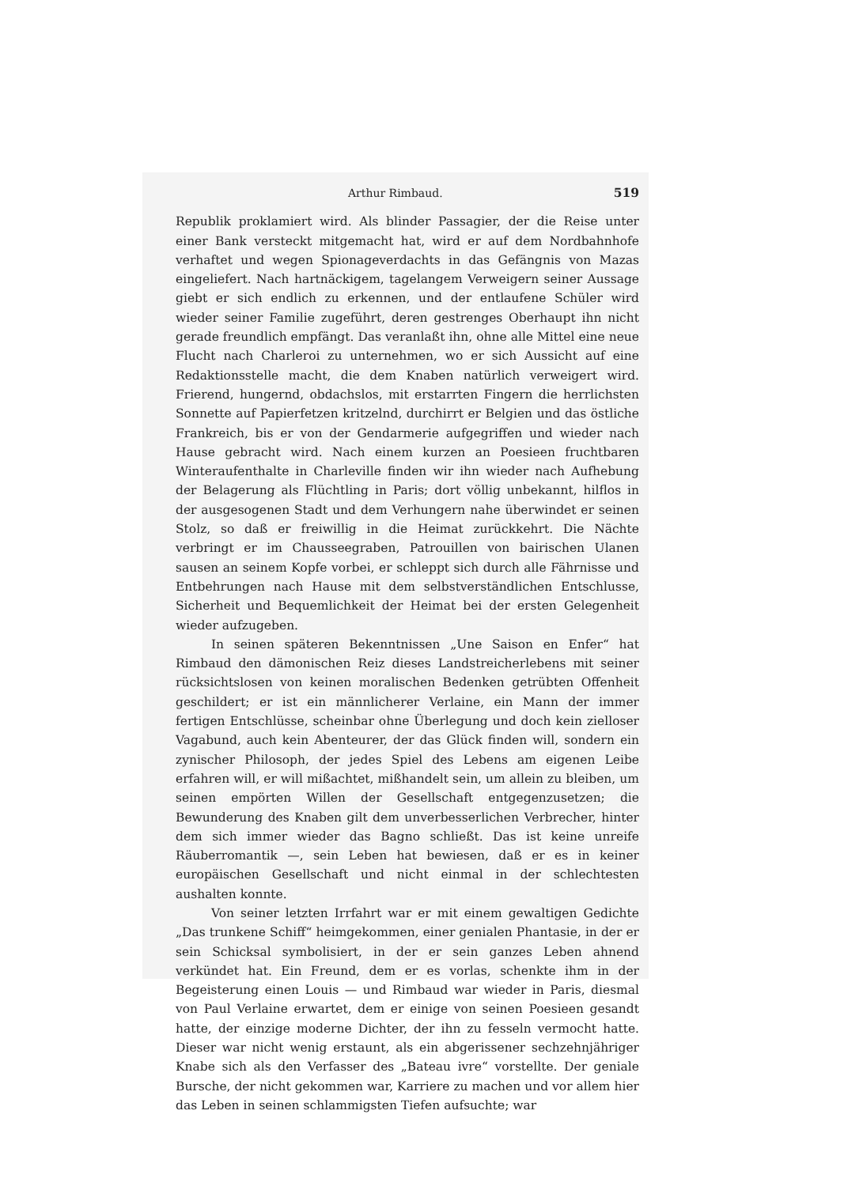Arthur Rimbaud. 519
Republik proklamiert wird. Als blinder Passagier, der die Reise unter einer Bank versteckt mitgemacht hat, wird er auf dem Nordbahnhofe verhaftet und wegen Spionageverdachts in das Gefängnis von Mazas eingeliefert. Nach hartnäckigem, tagelangem Verweigern seiner Aussage giebt er sich endlich zu erkennen, und der entlaufene Schüler wird wieder seiner Familie zugeführt, deren gestrenges Oberhaupt ihn nicht gerade freundlich empfängt. Das veranlaßt ihn, ohne alle Mittel eine neue Flucht nach Charleroi zu unternehmen, wo er sich Aussicht auf eine Redaktionsstelle macht, die dem Knaben natürlich verweigert wird. Frierend, hungernd, obdachslos, mit erstarrten Fingern die herrlichsten Sonnette auf Papierfetzen kritzelnd, durchirrt er Belgien und das östliche Frankreich, bis er von der Gendarmerie aufgegriffen und wieder nach Hause gebracht wird. Nach einem kurzen an Poesieen fruchtbaren Winteraufenthalte in Charleville finden wir ihn wieder nach Aufhebung der Belagerung als Flüchtling in Paris; dort völlig unbekannt, hilflos in der ausgesogenen Stadt und dem Verhungern nahe überwindet er seinen Stolz, so daß er freiwillig in die Heimat zurückkehrt. Die Nächte verbringt er im Chausseegraben, Patrouillen von bairischen Ulanen sausen an seinem Kopfe vorbei, er schleppt sich durch alle Fährnisse und Entbehrungen nach Hause mit dem selbstverständlichen Entschlusse, Sicherheit und Bequemlichkeit der Heimat bei der ersten Gelegenheit wieder aufzugeben.
In seinen späteren Bekenntnissen „Une Saison en Enfer“ hat Rimbaud den dämonischen Reiz dieses Landstreicherlebens mit seiner rücksichtslosen von keinen moralischen Bedenken getrübten Offenheit geschildert; er ist ein männlicherer Verlaine, ein Mann der immer fertigen Entschlüsse, scheinbar ohne Überlegung und doch kein zielloser Vagabund, auch kein Abenteurer, der das Glück finden will, sondern ein zynischer Philosoph, der jedes Spiel des Lebens am eigenen Leibe erfahren will, er will mißachtet, mißhandelt sein, um allein zu bleiben, um seinen empörten Willen der Gesellschaft entgegenzusetzen; die Bewunderung des Knaben gilt dem unverbesserlichen Verbrecher, hinter dem sich immer wieder das Bagno schließt. Das ist keine unreife Räuberromantik —, sein Leben hat bewiesen, daß er es in keiner europäischen Gesellschaft und nicht einmal in der schlechtesten aushalten konnte.
Von seiner letzten Irrfahrt war er mit einem gewaltigen Gedichte „Das trunkene Schiff“ heimgekommen, einer genialen Phantasie, in der er sein Schicksal symbolisiert, in der er sein ganzes Leben ahnend verkündet hat. Ein Freund, dem er es vorlas, schenkte ihm in der Begeisterung einen Louis — und Rimbaud war wieder in Paris, diesmal von Paul Verlaine erwartet, dem er einige von seinen Poesieen gesandt hatte, der einzige moderne Dichter, der ihn zu fesseln vermocht hatte. Dieser war nicht wenig erstaunt, als ein abgerissener sechzehnjähriger Knabe sich als den Verfasser des „Bateau ivre“ vorstellte. Der geniale Bursche, der nicht gekommen war, Karriere zu machen und vor allem hier das Leben in seinen schlammigsten Tiefen aufsuchte; war